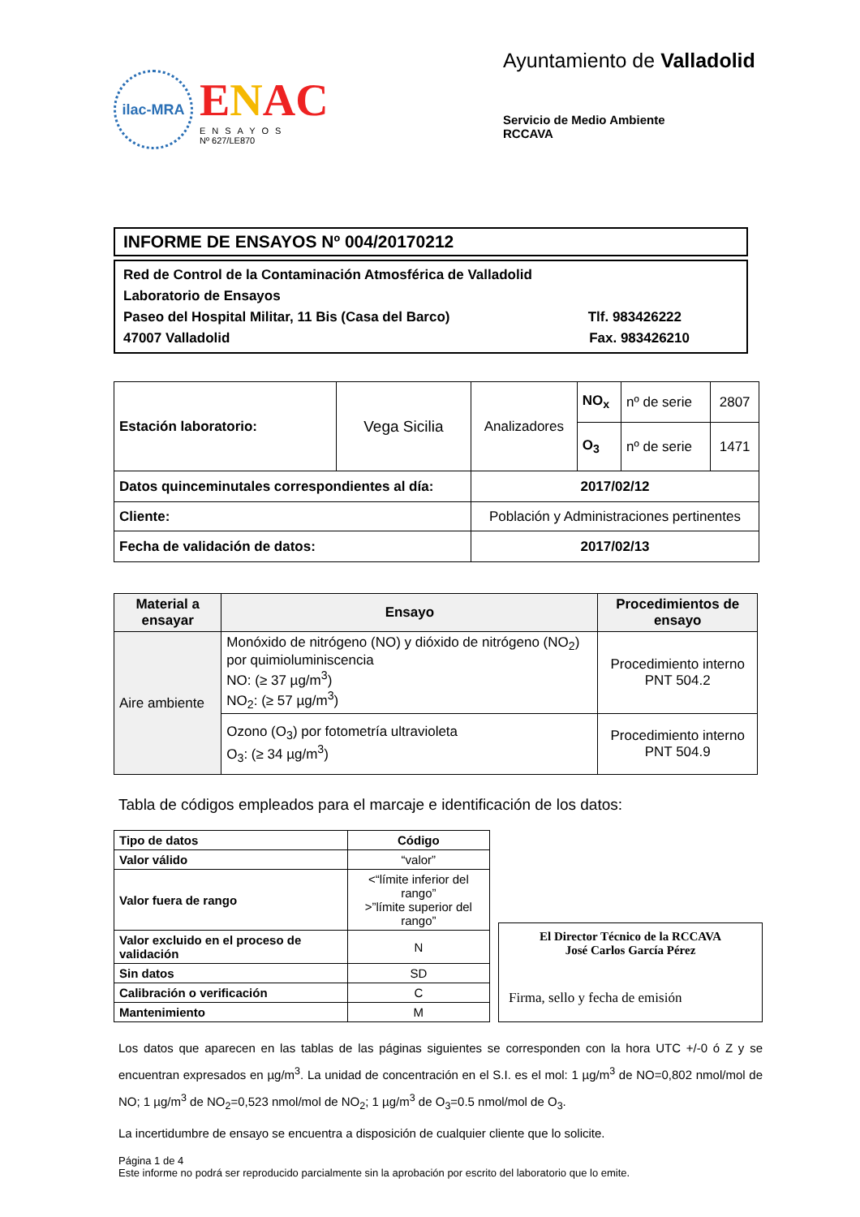ilac-MRA
ENAC
ENSAYOS
Nº 627/LE870
Ayuntamiento de Valladolid
Servicio de Medio Ambiente
RCCAVA
INFORME DE ENSAYOS Nº 004/20170212
Red de Control de la Contaminación Atmosférica de Valladolid
Laboratorio de Ensayos
Paseo del Hospital Militar, 11 Bis (Casa del Barco) Tlf. 983426222
47007 Valladolid Fax. 983426210
| Estación laboratorio: | Vega Sicilia | Analizadores | NO<sub>x</sub> | nº de serie | 2807 |
| | | | O<sub>3</sub> | nº de serie | 1471 |
| Datos quinceminutales correspondientes al día: | | 2017/02/12 | | | |
| Cliente: | | Población y Administraciones pertinentes | | | |
| Fecha de validación de datos: | | 2017/02/13 | | | |
| Material a ensayar | Ensayo | Procedimientos de ensayo |
| --- | --- | --- |
| Aire ambiente | Monóxido de nitrógeno (NO) y dióxido de nitrógeno (NO<sub>2</sub>) por quimioluminiscencia NO: (≥ 37 µg/m<sup>3</sup>) NO<sub>2</sub>: (≥ 57 µg/m<sup>3</sup>) | Procedimiento interno PNT 504.2 |
| | Ozono (O<sub>3</sub>) por fotometría ultravioleta O<sub>3</sub>: (≥ 34 µg/m<sup>3</sup>) | Procedimiento interno PNT 504.9 |
Tabla de códigos empleados para el marcaje e identificación de los datos:
| Tipo de datos | Código |
| --- | --- |
| Valor válido | “valor” |
| Valor fuera de rango | <“límite inferior del rango” >”límite superior del rango” |
| Valor excluido en el proceso de validación | N |
| Sin datos | SD |
| Calibración o verificación | C |
| Mantenimiento | M |
El Director Técnico de la RCCAVA
José Carlos García Pérez
Firma, sello y fecha de emisión
Los datos que aparecen en las tablas de las páginas siguientes se corresponden con la hora UTC +/-0 ó Z y se encuentran expresados en µg/m<sup>3</sup>. La unidad de concentración en el S.I. es el mol: 1 µg/m<sup>3</sup> de NO=0,802 nmol/mol de NO; 1 µg/m<sup>3</sup> de NO<sub>2</sub>=0,523 nmol/mol de NO<sub>2</sub>; 1 µg/m<sup>3</sup> de O<sub>3</sub>=0.5 nmol/mol de O<sub>3</sub>.
La incertidumbre de ensayo se encuentra a disposición de cualquier cliente que lo solicite.
Página 1 de 4
Este informe no podrá ser reproducido parcialmente sin la aprobación por escrito del laboratorio que lo emite.